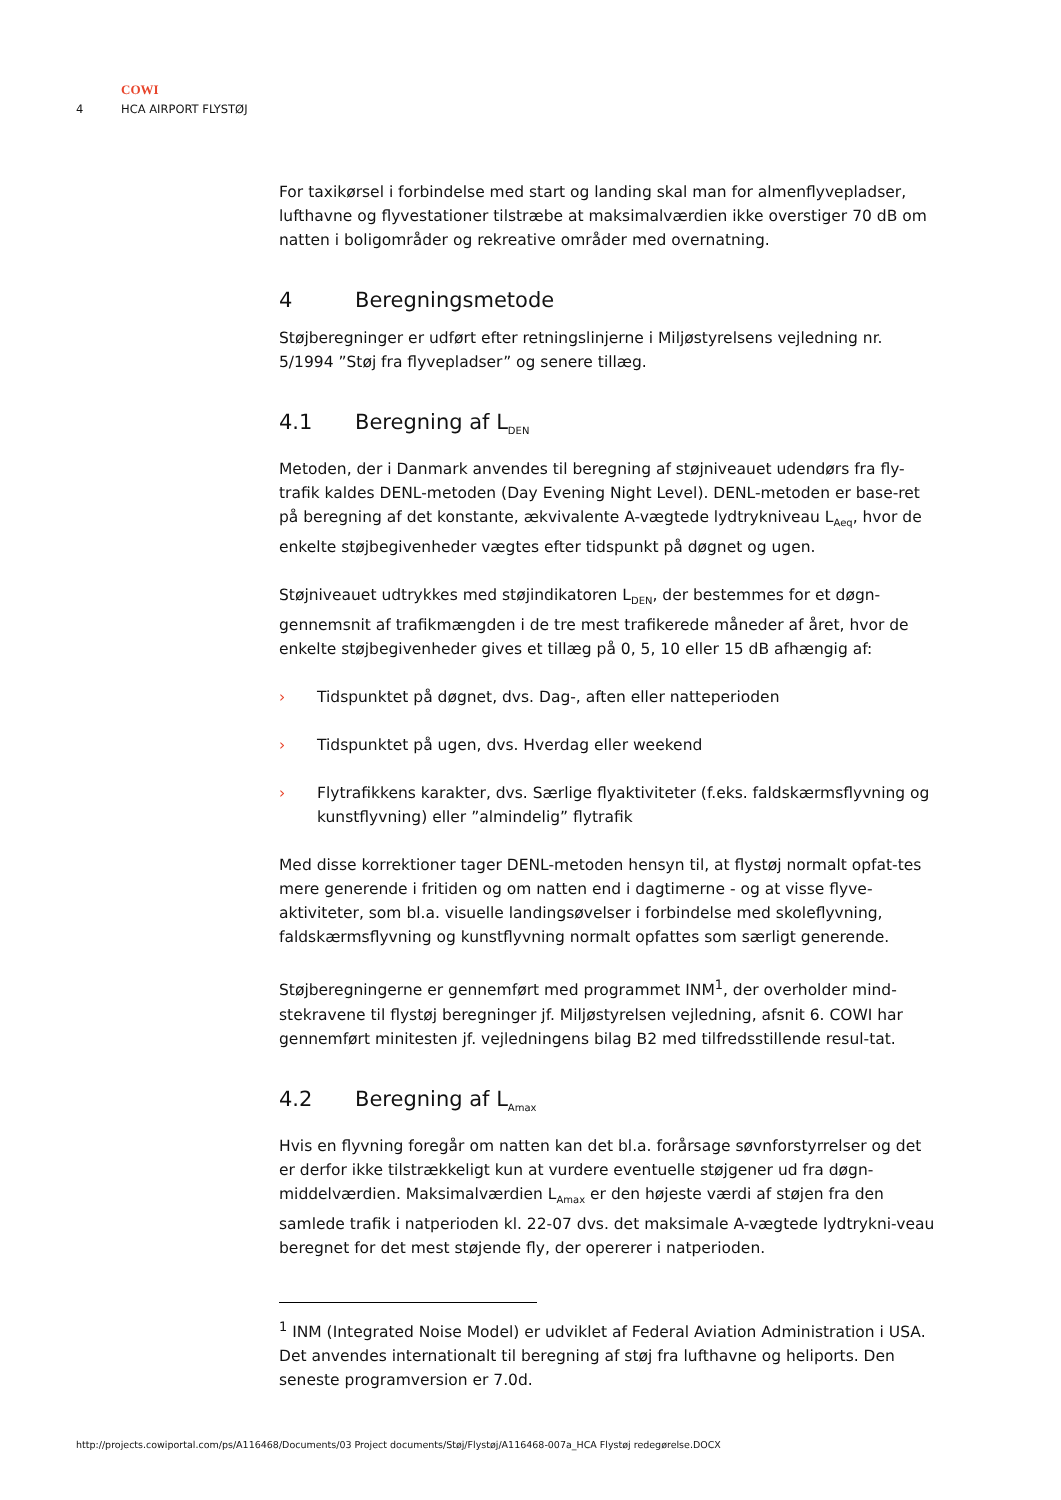COWI
4 HCA AIRPORT FLYSTØJ
For taxikørsel i forbindelse med start og landing skal man for almenflyvepladser, lufthavne og flyvestationer tilstræbe at maksimalværdien ikke overstiger 70 dB om natten i boligområder og rekreative områder med overnatning.
4 Beregningsmetode
Støjberegninger er udført efter retningslinjerne i Miljøstyrelsens vejledning nr. 5/1994 ”Støj fra flyvepladser” og senere tillæg.
4.1 Beregning af L<sub>DEN</sub>
Metoden, der i Danmark anvendes til beregning af støjniveauet udendørs fra fly-trafik kaldes DENL-metoden (Day Evening Night Level). DENL-metoden er base-ret på beregning af det konstante, ækvivalente A-vægtede lydtrykniveau L<sub>Aeq</sub>, hvor de enkelte støjbegivenheder vægtes efter tidspunkt på døgnet og ugen.
Støjniveauet udtrykkes med støjindikatoren L<sub>DEN</sub>, der bestemmes for et døgn-gennemsnit af trafikmængden i de tre mest trafikerede måneder af året, hvor de enkelte støjbegivenheder gives et tillæg på 0, 5, 10 eller 15 dB afhængig af:
› Tidspunktet på døgnet, dvs. Dag-, aften eller natteperioden
› Tidspunktet på ugen, dvs. Hverdag eller weekend
› Flytrafikkens karakter, dvs. Særlige flyaktiviteter (f.eks. faldskærmsflyvning og kunstflyvning) eller ”almindelig” flytrafik
Med disse korrektioner tager DENL-metoden hensyn til, at flystøj normalt opfat-tes mere generende i fritiden og om natten end i dagtimerne - og at visse flyve-aktiviteter, som bl.a. visuelle landingsøvelser i forbindelse med skoleflyvning, faldskærmsflyvning og kunstflyvning normalt opfattes som særligt generende.
Støjberegningerne er gennemført med programmet INM<sup>1</sup>, der overholder mind-stekravene til flystøj beregninger jf. Miljøstyrelsen vejledning, afsnit 6. COWI har gennemført minitesten jf. vejledningens bilag B2 med tilfredsstillende resul-tat.
4.2 Beregning af L<sub>Amax</sub>
Hvis en flyvning foregår om natten kan det bl.a. forårsage søvnforstyrrelser og det er derfor ikke tilstrækkeligt kun at vurdere eventuelle støjgener ud fra døgn-middelværdien. Maksimalværdien L<sub>Amax</sub> er den højeste værdi af støjen fra den samlede trafik i natperioden kl. 22-07 dvs. det maksimale A-vægtede lydtrykni-veau beregnet for det mest støjende fly, der opererer i natperioden.
<sup>1</sup> INM (Integrated Noise Model) er udviklet af Federal Aviation Administration i USA. Det anvendes internationalt til beregning af støj fra lufthavne og heliports. Den seneste programversion er 7.0d.
http://projects.cowiportal.com/ps/A116468/Documents/03 Project documents/Støj/Flystøj/A116468-007a_HCA Flystøj redegørelse.DOCX